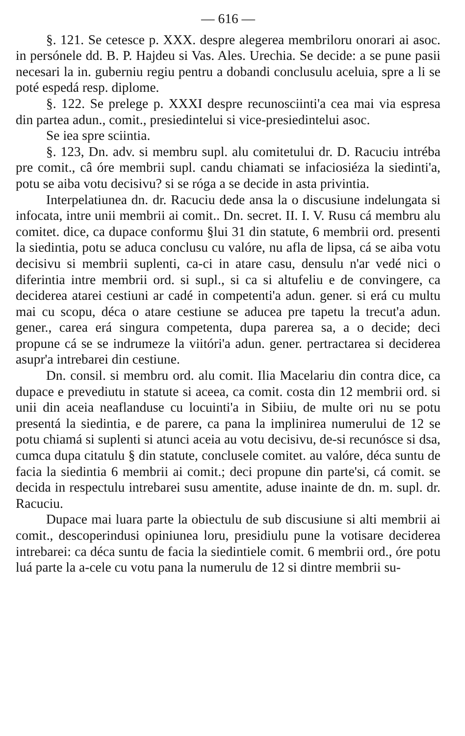— 616 —
§. 121. Se cetesce p. XXX. despre alegerea membriloru onorari ai asoc. in persónele dd. B. P. Hajdeu si Vas. Ales. Urechia. Se decide: a se pune pasii necesari la in. guberniu regiu pentru a dobandi conclusulu aceluia, spre a li se poté espedá resp. diplome.
§. 122. Se prelege p. XXXI despre recunosciinti'a cea mai via espresa din partea adun., comit., presiedintelui si vice-presiedintelui asoc.
Se iea spre sciintia.
§. 123, Dn. adv. si membru supl. alu comitetului dr. D. Racuciu intréba pre comit., câ óre membrii supl. candu chiamati se infaciosiéza la siedinti'a, potu se aiba votu decisivu? si se róga a se decide in asta privintia.
Interpelatiunea dn. dr. Racuciu dede ansa la o discusiune indelungata si infocata, intre unii membrii ai comit.. Dn. secret. II. I. V. Rusu cá membru alu comitet. dice, ca dupace conformu §lui 31 din statute, 6 membrii ord. presenti la siedintia, potu se aduca conclusu cu valóre, nu afla de lipsa, cá se aiba votu decisivu si membrii suplenti, ca-ci in atare casu, densulu n'ar vedé nici o diferintia intre membrii ord. si supl., si ca si altufeliu e de convingere, ca deciderea atarei cestiuni ar cadé in competenti'a adun. gener. si erá cu multu mai cu scopu, déca o atare cestiune se aducea pre tapetu la trecut'a adun. gener., carea erá singura competenta, dupa parerea sa, a o decide; deci propune cá se se indrumeze la viitóri'a adun. gener. pertractarea si deciderea asupr'a intrebarei din cestiune.
Dn. consil. si membru ord. alu comit. Ilia Macelariu din contra dice, ca dupace e prevediutu in statute si aceea, ca comit. costa din 12 membrii ord. si unii din aceia neaflanduse cu locuinti'a in Sibiiu, de multe ori nu se potu presentá la siedintia, e de parere, ca pana la implinirea numerului de 12 se potu chiamá si suplenti si atunci aceia au votu decisivu, de-si recunósce si dsa, cumca dupa citatulu § din statute, conclusele comitet. au valóre, déca suntu de facia la siedintia 6 membrii ai comit.; deci propune din parte'si, cá comit. se decida in respectulu intrebarei susu amentite, aduse inainte de dn. m. supl. dr. Racuciu.
Dupace mai luara parte la obiectulu de sub discusiune si alti membrii ai comit., descoperindusi opiniunea loru, presidiulu pune la votisare deciderea intrebarei: ca déca suntu de facia la siedintiele comit. 6 membrii ord., óre potu luá parte la a-cele cu votu pana la numerulu de 12 si dintre membrii su-